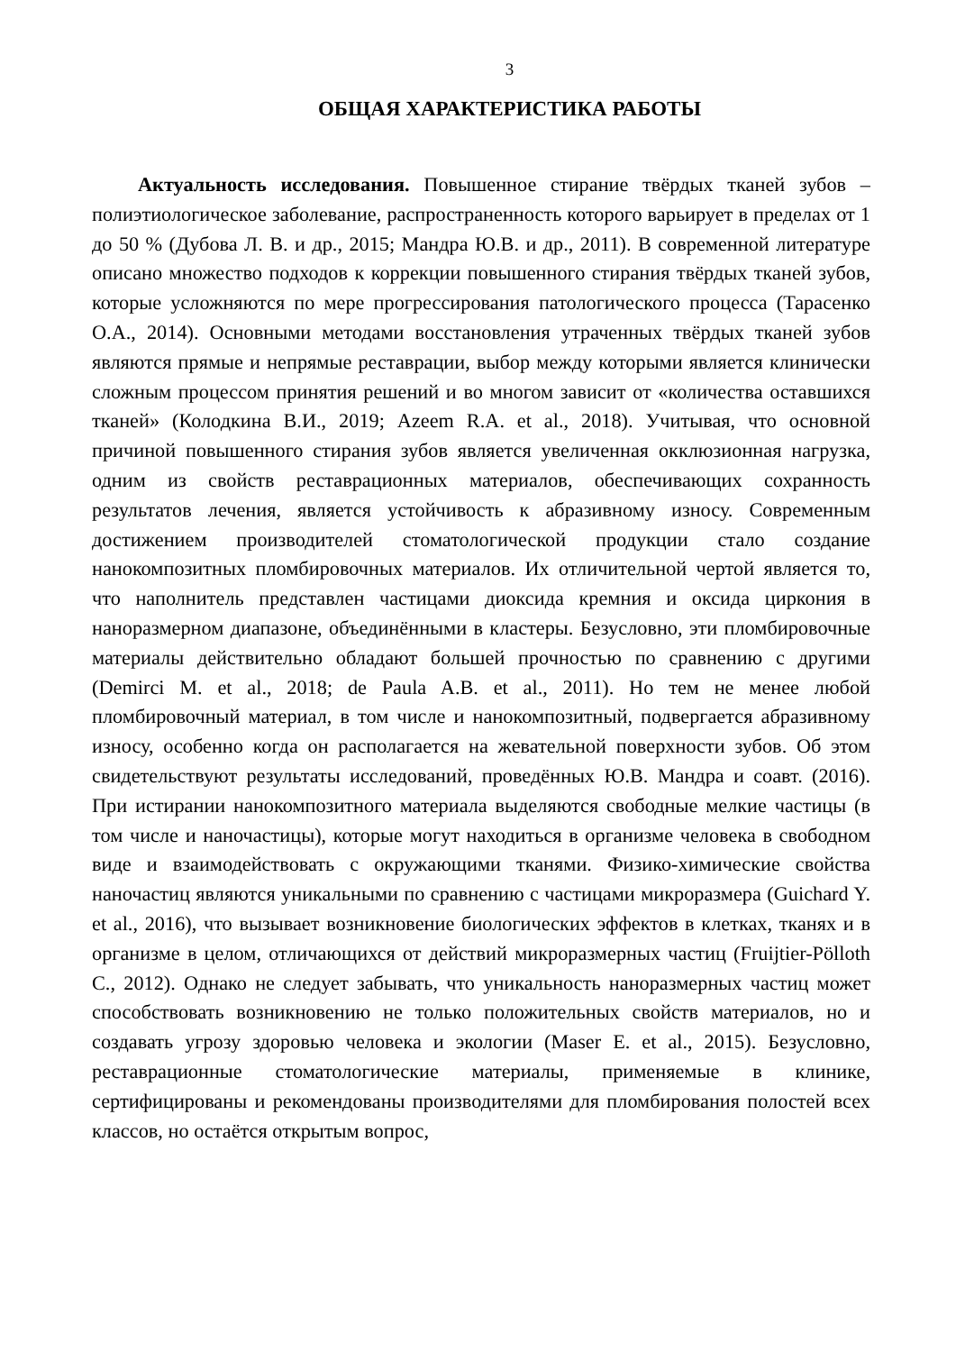3
ОБЩАЯ ХАРАКТЕРИСТИКА РАБОТЫ
Актуальность исследования. Повышенное стирание твёрдых тканей зубов – полиэтиологическое заболевание, распространенность которого варьирует в пределах от 1 до 50 % (Дубова Л. В. и др., 2015; Мандра Ю.В. и др., 2011). В современной литературе описано множество подходов к коррекции повышенного стирания твёрдых тканей зубов, которые усложняются по мере прогрессирования патологического процесса (Тарасенко О.А., 2014). Основными методами восстановления утраченных твёрдых тканей зубов являются прямые и непрямые реставрации, выбор между которыми является клинически сложным процессом принятия решений и во многом зависит от «количества оставшихся тканей» (Колодкина В.И., 2019; Azeem R.A. et al., 2018). Учитывая, что основной причиной повышенного стирания зубов является увеличенная окклюзионная нагрузка, одним из свойств реставрационных материалов, обеспечивающих сохранность результатов лечения, является устойчивость к абразивному износу. Современным достижением производителей стоматологической продукции стало создание нанокомпозитных пломбировочных материалов. Их отличительной чертой является то, что наполнитель представлен частицами диоксида кремния и оксида циркония в наноразмерном диапазоне, объединёнными в кластеры. Безусловно, эти пломбировочные материалы действительно обладают большей прочностью по сравнению с другими (Demirci M. et al., 2018; de Paula A.B. et al., 2011). Но тем не менее любой пломбировочный материал, в том числе и нанокомпозитный, подвергается абразивному износу, особенно когда он располагается на жевательной поверхности зубов. Об этом свидетельствуют результаты исследований, проведённых Ю.В. Мандра и соавт. (2016). При истирании нанокомпозитного материала выделяются свободные мелкие частицы (в том числе и наночастицы), которые могут находиться в организме человека в свободном виде и взаимодействовать с окружающими тканями. Физико-химические свойства наночастиц являются уникальными по сравнению с частицами микроразмера (Guichard Y. et al., 2016), что вызывает возникновение биологических эффектов в клетках, тканях и в организме в целом, отличающихся от действий микроразмерных частиц (Fruijtier-Pölloth C., 2012). Однако не следует забывать, что уникальность наноразмерных частиц может способствовать возникновению не только положительных свойств материалов, но и создавать угрозу здоровью человека и экологии (Maser E. et al., 2015). Безусловно, реставрационные стоматологические материалы, применяемые в клинике, сертифицированы и рекомендованы производителями для пломбирования полостей всех классов, но остаётся открытым вопрос,